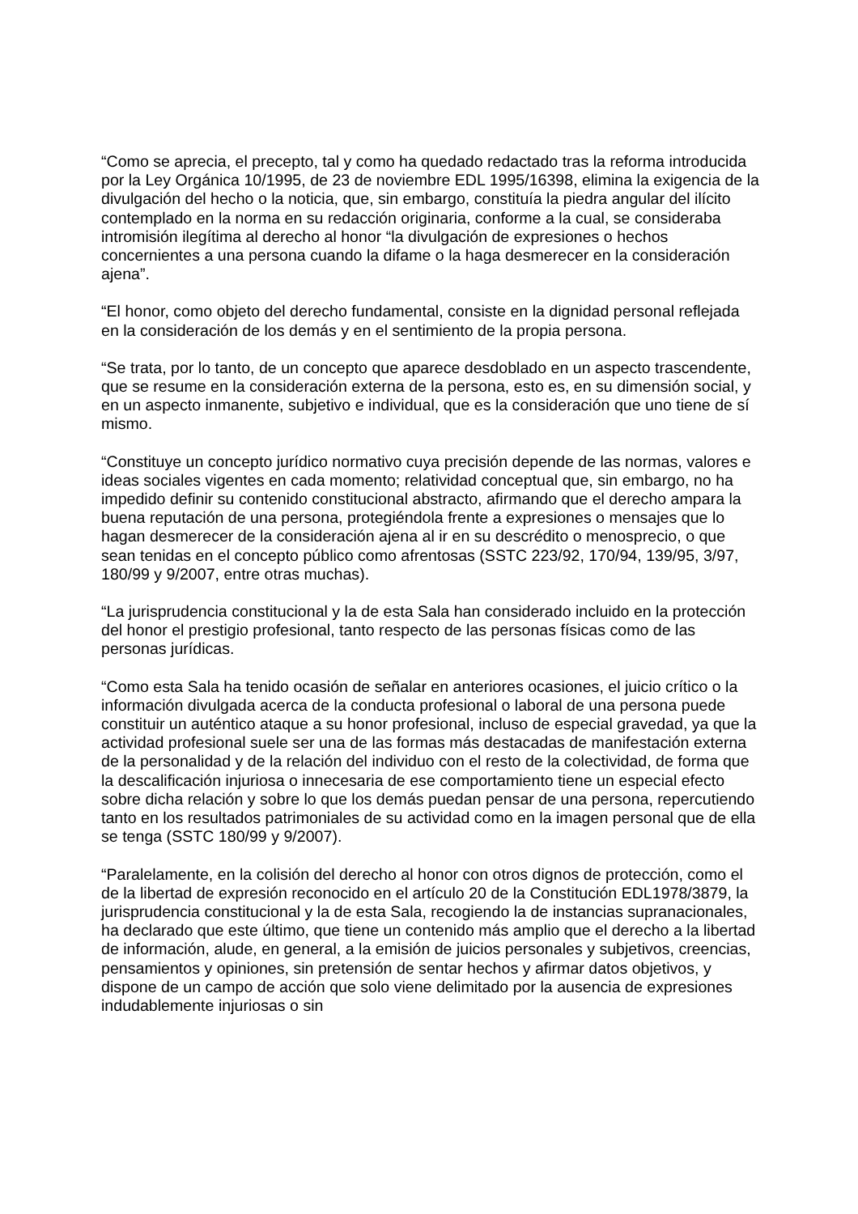“Como se aprecia, el precepto, tal y como ha quedado redactado tras la reforma introducida por la Ley Orgánica 10/1995, de 23 de noviembre EDL 1995/16398, elimina la exigencia de la divulgación del hecho o la noticia, que, sin embargo, constituía la piedra angular del ilícito contemplado en la norma en su redacción originaria, conforme a la cual, se consideraba intromisión ilegítima al derecho al honor “la divulgación de expresiones o hechos concernientes a una persona cuando la difame o la haga desmerecer en la consideración ajena”.
“El honor, como objeto del derecho fundamental, consiste en la dignidad personal reflejada en la consideración de los demás y en el sentimiento de la propia persona.
“Se trata, por lo tanto, de un concepto que aparece desdoblado en un aspecto trascendente, que se resume en la consideración externa de la persona, esto es, en su dimensión social, y en un aspecto inmanente, subjetivo e individual, que es la consideración que uno tiene de sí mismo.
“Constituye un concepto jurídico normativo cuya precisión depende de las normas, valores e ideas sociales vigentes en cada momento; relatividad conceptual que, sin embargo, no ha impedido definir su contenido constitucional abstracto, afirmando que el derecho ampara la buena reputación de una persona, protegiéndola frente a expresiones o mensajes que lo hagan desmerecer de la consideración ajena al ir en su descrédito o menosprecio, o que sean tenidas en el concepto público como afrentosas (SSTC 223/92, 170/94, 139/95, 3/97, 180/99 y 9/2007, entre otras muchas).
“La jurisprudencia constitucional y la de esta Sala han considerado incluido en la protección del honor el prestigio profesional, tanto respecto de las personas físicas como de las personas jurídicas.
“Como esta Sala ha tenido ocasión de señalar en anteriores ocasiones, el juicio crítico o la información divulgada acerca de la conducta profesional o laboral de una persona puede constituir un auténtico ataque a su honor profesional, incluso de especial gravedad, ya que la actividad profesional suele ser una de las formas más destacadas de manifestación externa de la personalidad y de la relación del individuo con el resto de la colectividad, de forma que la descalificación injuriosa o innecesaria de ese comportamiento tiene un especial efecto sobre dicha relación y sobre lo que los demás puedan pensar de una persona, repercutiendo tanto en los resultados patrimoniales de su actividad como en la imagen personal que de ella se tenga (SSTC 180/99 y 9/2007).
“Paralelamente, en la colisión del derecho al honor con otros dignos de protección, como el de la libertad de expresión reconocido en el artículo 20 de la Constitución EDL1978/3879, la jurisprudencia constitucional y la de esta Sala, recogiendo la de instancias supranacionales, ha declarado que este último, que tiene un contenido más amplio que el derecho a la libertad de información, alude, en general, a la emisión de juicios personales y subjetivos, creencias, pensamientos y opiniones, sin pretensión de sentar hechos y afirmar datos objetivos, y dispone de un campo de acción que solo viene delimitado por la ausencia de expresiones indudablemente injuriosas o sin